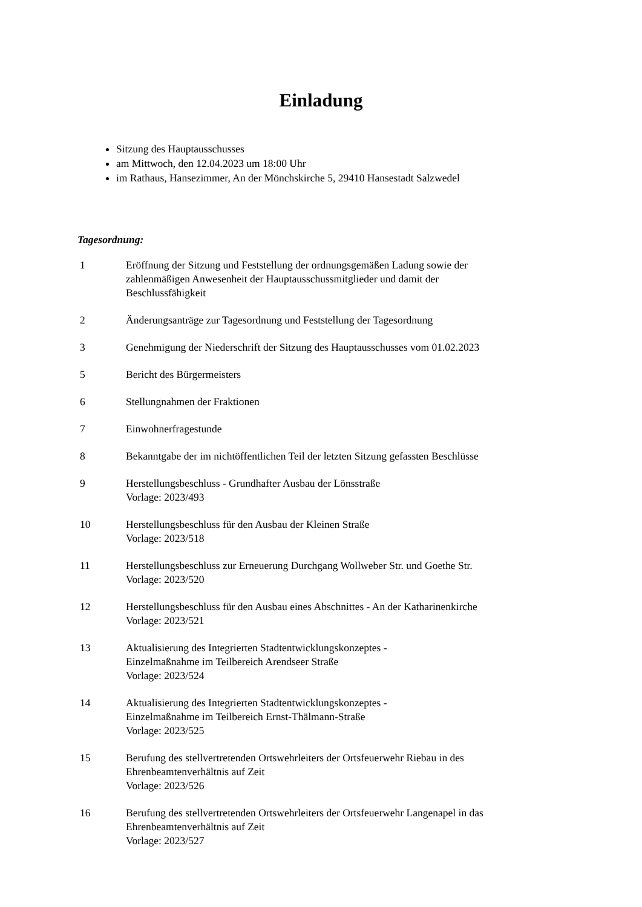Einladung
Sitzung des Hauptausschusses
am Mittwoch, den 12.04.2023 um 18:00 Uhr
im Rathaus, Hansezimmer, An der Mönchskirche 5, 29410 Hansestadt Salzwedel
Tagesordnung:
| 1 | Eröffnung der Sitzung und Feststellung der ordnungsgemäßen Ladung sowie der zahlenmäßigen Anwesenheit der Hauptausschussmitglieder und damit der Beschlussfähigkeit |
| 2 | Änderungsanträge zur Tagesordnung und Feststellung der Tagesordnung |
| 3 | Genehmigung der Niederschrift der Sitzung des Hauptausschusses vom 01.02.2023 |
| 5 | Bericht des Bürgermeisters |
| 6 | Stellungnahmen der Fraktionen |
| 7 | Einwohnerfragestunde |
| 8 | Bekanntgabe der im nichtöffentlichen Teil der letzten Sitzung gefassten Beschlüsse |
| 9 | Herstellungsbeschluss - Grundhafter Ausbau der Lönsstraße Vorlage: 2023/493 |
| 10 | Herstellungsbeschluss für den Ausbau der Kleinen Straße Vorlage: 2023/518 |
| 11 | Herstellungsbeschluss zur Erneuerung Durchgang Wollweber Str. und Goethe Str. Vorlage: 2023/520 |
| 12 | Herstellungsbeschluss für den Ausbau eines Abschnittes - An der Katharinenkirche Vorlage: 2023/521 |
| 13 | Aktualisierung des Integrierten Stadtentwicklungskonzeptes - Einzelmaßnahme im Teilbereich Arendseer Straße Vorlage: 2023/524 |
| 14 | Aktualisierung des Integrierten Stadtentwicklungskonzeptes - Einzelmaßnahme im Teilbereich Ernst-Thälmann-Straße Vorlage: 2023/525 |
| 15 | Berufung des stellvertretenden Ortswehrleiters der Ortsfeuerwehr Riebau in des Ehrenbeamtenverhältnis auf Zeit Vorlage: 2023/526 |
| 16 | Berufung des stellvertretenden Ortswehrleiters der Ortsfeuerwehr Langenapel in das Ehrenbeamtenverhältnis auf Zeit Vorlage: 2023/527 |